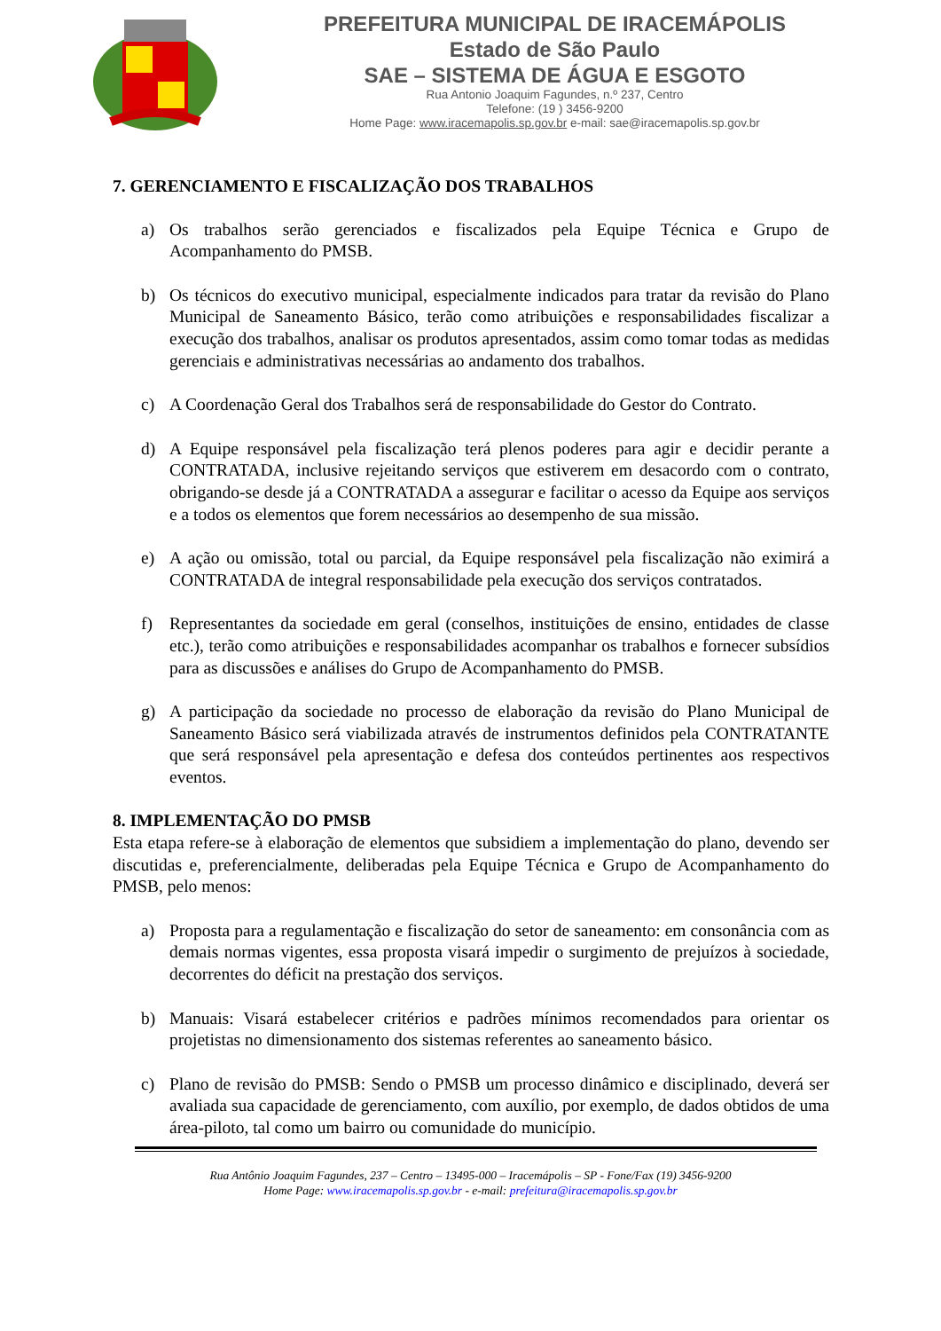PREFEITURA MUNICIPAL DE IRACEMÁPOLIS
Estado de São Paulo
SAE – SISTEMA DE ÁGUA E ESGOTO
Rua Antonio Joaquim Fagundes, n.º 237, Centro
Telefone: (19 ) 3456-9200
Home Page: www.iracemapolis.sp.gov.br e-mail: sae@iracemapolis.sp.gov.br
7. GERENCIAMENTO E FISCALIZAÇÃO DOS TRABALHOS
a) Os trabalhos serão gerenciados e fiscalizados pela Equipe Técnica e Grupo de Acompanhamento do PMSB.
b) Os técnicos do executivo municipal, especialmente indicados para tratar da revisão do Plano Municipal de Saneamento Básico, terão como atribuições e responsabilidades fiscalizar a execução dos trabalhos, analisar os produtos apresentados, assim como tomar todas as medidas gerenciais e administrativas necessárias ao andamento dos trabalhos.
c) A Coordenação Geral dos Trabalhos será de responsabilidade do Gestor do Contrato.
d) A Equipe responsável pela fiscalização terá plenos poderes para agir e decidir perante a CONTRATADA, inclusive rejeitando serviços que estiverem em desacordo com o contrato, obrigando-se desde já a CONTRATADA a assegurar e facilitar o acesso da Equipe aos serviços e a todos os elementos que forem necessários ao desempenho de sua missão.
e) A ação ou omissão, total ou parcial, da Equipe responsável pela fiscalização não eximirá a CONTRATADA de integral responsabilidade pela execução dos serviços contratados.
f) Representantes da sociedade em geral (conselhos, instituições de ensino, entidades de classe etc.), terão como atribuições e responsabilidades acompanhar os trabalhos e fornecer subsídios para as discussões e análises do Grupo de Acompanhamento do PMSB.
g) A participação da sociedade no processo de elaboração da revisão do Plano Municipal de Saneamento Básico será viabilizada através de instrumentos definidos pela CONTRATANTE que será responsável pela apresentação e defesa dos conteúdos pertinentes aos respectivos eventos.
8. IMPLEMENTAÇÃO DO PMSB
Esta etapa refere-se à elaboração de elementos que subsidiem a implementação do plano, devendo ser discutidas e, preferencialmente, deliberadas pela Equipe Técnica e Grupo de Acompanhamento do PMSB, pelo menos:
a) Proposta para a regulamentação e fiscalização do setor de saneamento: em consonância com as demais normas vigentes, essa proposta visará impedir o surgimento de prejuízos à sociedade, decorrentes do déficit na prestação dos serviços.
b) Manuais: Visará estabelecer critérios e padrões mínimos recomendados para orientar os projetistas no dimensionamento dos sistemas referentes ao saneamento básico.
c) Plano de revisão do PMSB: Sendo o PMSB um processo dinâmico e disciplinado, deverá ser avaliada sua capacidade de gerenciamento, com auxílio, por exemplo, de dados obtidos de uma área-piloto, tal como um bairro ou comunidade do município.
Rua Antônio Joaquim Fagundes, 237 – Centro – 13495-000 – Iracemápolis – SP - Fone/Fax (19) 3456-9200
Home Page: www.iracemapolis.sp.gov.br - e-mail: prefeitura@iracemapolis.sp.gov.br